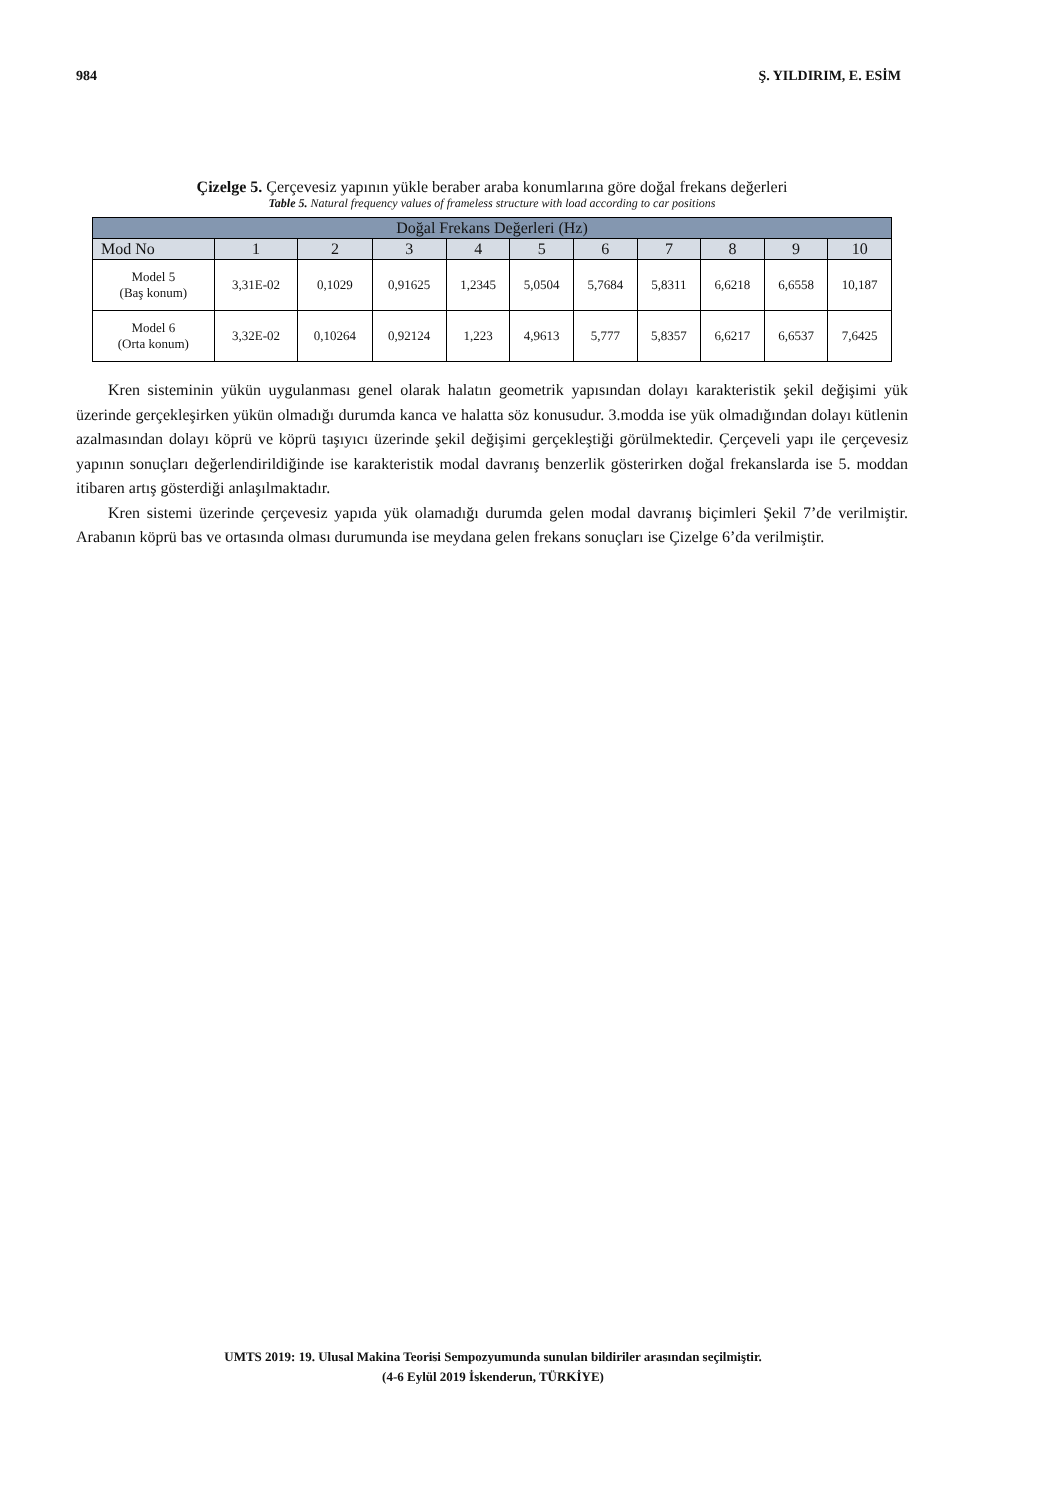984 Ş. YILDIRIM, E. ESİM
Çizelge 5. Çerçevesiz yapının yükle beraber araba konumlarına göre doğal frekans değerleri
Table 5. Natural frequency values of frameless structure with load according to car positions
| Doğal Frekans Değerleri (Hz) | | | | | | | | | | |
| --- | --- | --- | --- | --- | --- | --- | --- | --- | --- | --- |
| Mod No | 1 | 2 | 3 | 4 | 5 | 6 | 7 | 8 | 9 | 10 |
| Model 5 (Baş konum) | 3,31E-02 | 0,1029 | 0,91625 | 1,2345 | 5,0504 | 5,7684 | 5,8311 | 6,6218 | 6,6558 | 10,187 |
| Model 6 (Orta konum) | 3,32E-02 | 0,10264 | 0,92124 | 1,223 | 4,9613 | 5,777 | 5,8357 | 6,6217 | 6,6537 | 7,6425 |
Kren sisteminin yükün uygulanması genel olarak halatın geometrik yapısından dolayı karakteristik şekil değişimi yük üzerinde gerçekleşirken yükün olmadığı durumda kanca ve halatta söz konusudur. 3.modda ise yük olmadığından dolayı kütlenin azalmasından dolayı köprü ve köprü taşıyıcı üzerinde şekil değişimi gerçekleştiği görülmektedir. Çerçeveli yapı ile çerçevesiz yapının sonuçları değerlendirildiğinde ise karakteristik modal davranış benzerlik gösterirken doğal frekanslarda ise 5. moddan itibaren artış gösterdiği anlaşılmaktadır.
Kren sistemi üzerinde çerçevesiz yapıda yük olamadığı durumda gelen modal davranış biçimleri Şekil 7’de verilmiştir. Arabanın köprü bas ve ortasında olması durumunda ise meydana gelen frekans sonuçları ise Çizelge 6’da verilmiştir.
UMTS 2019: 19. Ulusal Makina Teorisi Sempozyumunda sunulan bildiriler arasından seçilmiştir.
(4-6 Eylül 2019 İskenderun, TÜRKİYE)